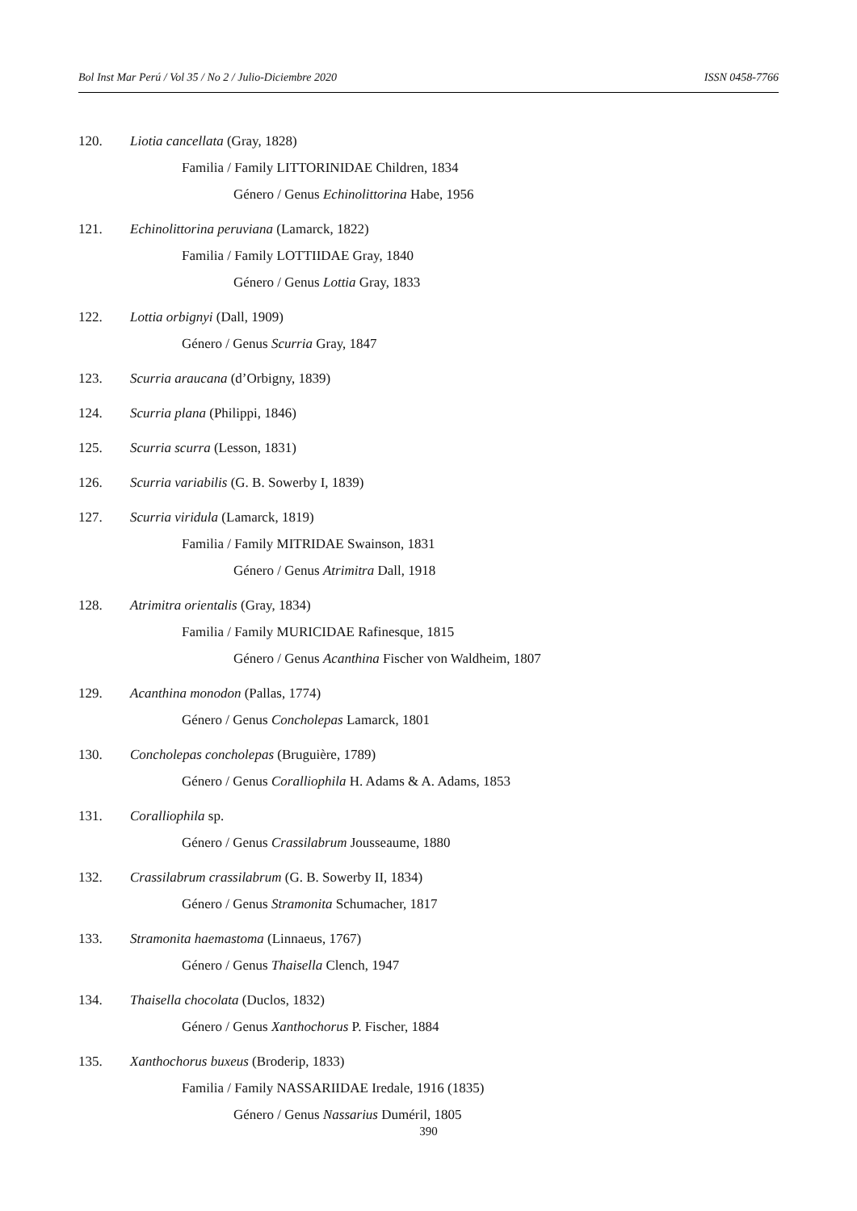Bol Inst Mar Perú / Vol 35 / No 2 / Julio-Diciembre 2020 ISSN 0458-7766
120. Liotia cancellata (Gray, 1828)
Familia / Family LITTORINIDAE Children, 1834
Género / Genus Echinolittorina Habe, 1956
121. Echinolittorina peruviana (Lamarck, 1822)
Familia / Family LOTTIIDAE Gray, 1840
Género / Genus Lottia Gray, 1833
122. Lottia orbignyi (Dall, 1909)
Género / Genus Scurria Gray, 1847
123. Scurria araucana (d’Orbigny, 1839)
124. Scurria plana (Philippi, 1846)
125. Scurria scurra (Lesson, 1831)
126. Scurria variabilis (G. B. Sowerby I, 1839)
127. Scurria viridula (Lamarck, 1819)
Familia / Family MITRIDAE Swainson, 1831
Género / Genus Atrimitra Dall, 1918
128. Atrimitra orientalis (Gray, 1834)
Familia / Family MURICIDAE Rafinesque, 1815
Género / Genus Acanthina Fischer von Waldheim, 1807
129. Acanthina monodon (Pallas, 1774)
Género / Genus Concholepas Lamarck, 1801
130. Concholepas concholepas (Bruguière, 1789)
Género / Genus Coralliophila H. Adams & A. Adams, 1853
131. Coralliophila sp.
Género / Genus Crassilabrum Jousseaume, 1880
132. Crassilabrum crassilabrum (G. B. Sowerby II, 1834)
Género / Genus Stramonita Schumacher, 1817
133. Stramonita haemastoma (Linnaeus, 1767)
Género / Genus Thaisella Clench, 1947
134. Thaisella chocolata (Duclos, 1832)
Género / Genus Xanthochorus P. Fischer, 1884
135. Xanthochorus buxeus (Broderip, 1833)
Familia / Family NASSARIIDAE Iredale, 1916 (1835)
Género / Genus Nassarius Duméril, 1805
390